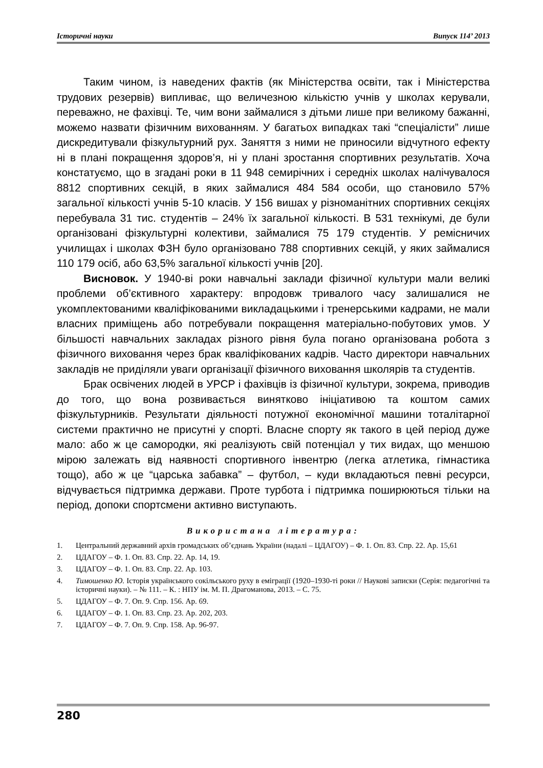Історичні науки Випуск 114’ 2013
Таким чином, із наведених фактів (як Міністерства освіти, так і Міністерства трудових резервів) випливає, що величезною кількістю учнів у школах керували, переважно, не фахівці. Те, чим вони займалися з дітьми лише при великому бажанні, можемо назвати фізичним вихованням. У багатьох випадках такі “спеціалісти” лише дискредитували фізкультурний рух. Заняття з ними не приносили відчутного ефекту ні в плані покращення здоров’я, ні у плані зростання спортивних результатів. Хоча констатуємо, що в згадані роки в 11 948 семирічних і середніх школах налічувалося 8812 спортивних секцій, в яких займалися 484 584 особи, що становило 57% загальної кількості учнів 5-10 класів. У 156 вишах у різноманітних спортивних секціях перебувала 31 тис. студентів – 24% їх загальної кількості. В 531 технікумі, де були організовані фізкультурні колективи, займалися 75 179 студентів. У ремісничих училищах і школах ФЗН було організовано 788 спортивних секцій, у яких займалися 110 179 осіб, або 63,5% загальної кількості учнів [20].
Висновок. У 1940-ві роки навчальні заклади фізичної культури мали великі проблеми об’єктивного характеру: впродовж тривалого часу залишалися не укомплектованими кваліфікованими викладацькими і тренерськими кадрами, не мали власних приміщень або потребували покращення матеріально-побутових умов. У більшості навчальних закладах різного рівня була погано організована робота з фізичного виховання через брак кваліфікованих кадрів. Часто директори навчальних закладів не приділяли уваги організації фізичного виховання школярів та студентів.
Брак освічених людей в УРСР і фахівців із фізичної культури, зокрема, приводив до того, що вона розвивається винятково ініціативою та коштом самих фізкультурників. Результати діяльності потужної економічної машини тоталітарної системи практично не присутні у спорті. Власне спорту як такого в цей період дуже мало: або ж це самородки, які реалізують свій потенціал у тих видах, що меншою мірою залежать від наявності спортивного інвентрю (легка атлетика, гімнастика тощо), або ж це “царська забавка” – футбол, – куди вкладаються певні ресурси, відчувається підтримка держави. Проте турбота і підтримка поширюються тільки на період, допоки спортсмени активно виступають.
Використана література:
1. Центральний державний архів громадських об’єднань України (надалі – ЦДАГОУ) – Ф. 1. Оп. 83. Спр. 22. Ар. 15,61
2. ЦДАГОУ – Ф. 1. Оп. 83. Спр. 22. Ар. 14, 19.
3. ЦДАГОУ – Ф. 1. Оп. 83. Спр. 22. Ар. 103.
4. Тимошенко Ю. Історія українського сокільського руху в еміграції (1920–1930-ті роки // Наукові записки (Серія: педагогічні та історичні науки). – № 111. – К. : НПУ ім. М. П. Драгоманова, 2013. – С. 75.
5. ЦДАГОУ – Ф. 7. Оп. 9. Спр. 156. Ар. 69.
6. ЦДАГОУ – Ф. 1. Оп. 83. Спр. 23. Ар. 202, 203.
7. ЦДАГОУ – Ф. 7. Оп. 9. Спр. 158. Ар. 96-97.
280